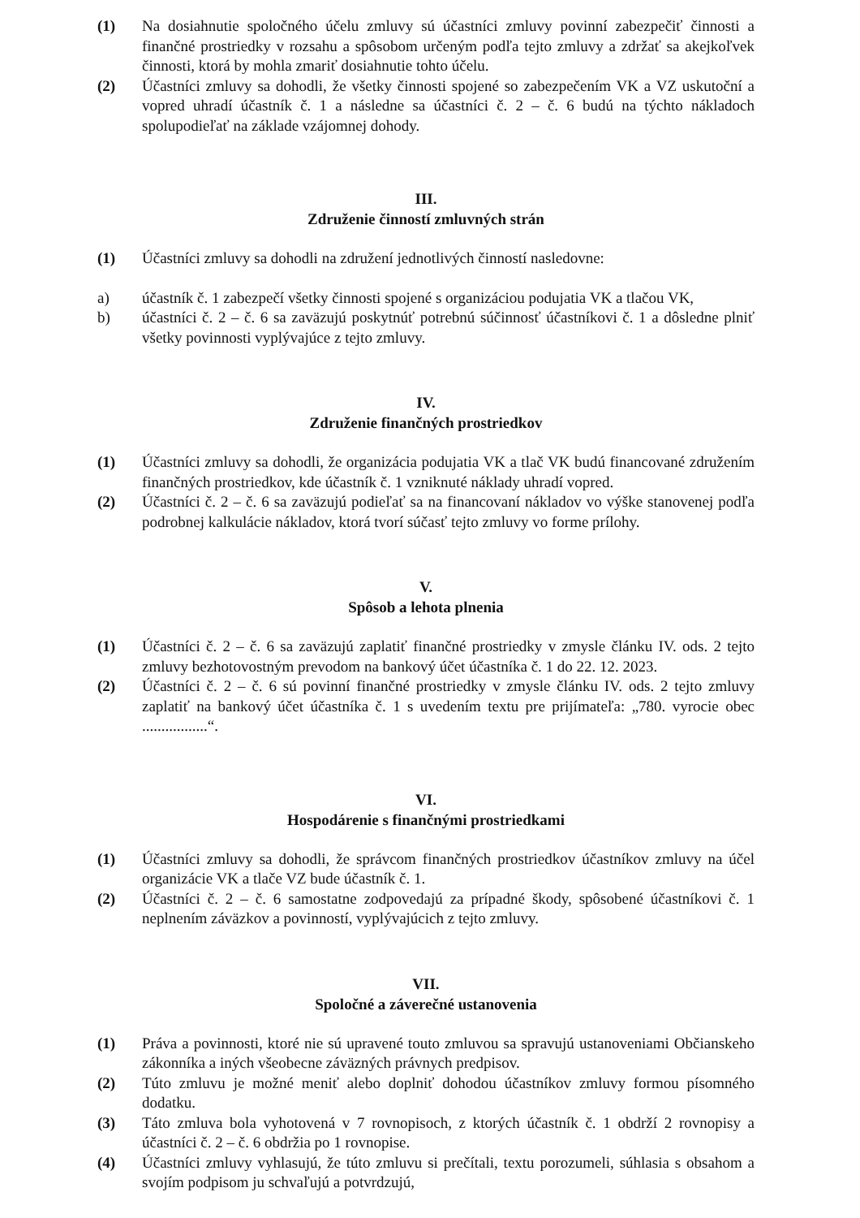(1) Na dosiahnutie spoločného účelu zmluvy sú účastníci zmluvy povinní zabezpečiť činnosti a finančné prostriedky v rozsahu a spôsobom určeným podľa tejto zmluvy a zdržať sa akejkoľvek činnosti, ktorá by mohla zmariť dosiahnutie tohto účelu.
(2) Účastníci zmluvy sa dohodli, že všetky činnosti spojené so zabezpečením VK a VZ uskutoční a vopred uhradí účastník č. 1 a následne sa účastníci č. 2 – č. 6 budú na týchto nákladoch spolupodieľať na základe vzájomnej dohody.
III.
Združenie činností zmluvných strán
(1) Účastníci zmluvy sa dohodli na združení jednotlivých činností nasledovne:
a) účastník č. 1 zabezpečí všetky činnosti spojené s organizáciou podujatia VK a tlačou VK,
b) účastníci č. 2 – č. 6 sa zaväzujú poskytnúť potrebnú súčinnosť účastníkovi č. 1 a dôsledne plniť všetky povinnosti vyplývajúce z tejto zmluvy.
IV.
Združenie finančných prostriedkov
(1) Účastníci zmluvy sa dohodli, že organizácia podujatia VK a tlač VK budú financované združením finančných prostriedkov, kde účastník č. 1 vzniknuté náklady uhradí vopred.
(2) Účastníci č. 2 – č. 6 sa zaväzujú podieľať sa na financovaní nákladov vo výške stanovenej podľa podrobnej kalkulácie nákladov, ktorá tvorí súčasť tejto zmluvy vo forme prílohy.
V.
Spôsob a lehota plnenia
(1) Účastníci č. 2 – č. 6 sa zaväzujú zaplatiť finančné prostriedky v zmysle článku IV. ods. 2 tejto zmluvy bezhotovostným prevodom na bankový účet účastníka č. 1 do 22. 12. 2023.
(2) Účastníci č. 2 – č. 6 sú povinní finančné prostriedky v zmysle článku IV. ods. 2 tejto zmluvy zaplatiť na bankový účet účastníka č. 1 s uvedením textu pre prijímateľa: „780. vyrocie obec .................“.
VI.
Hospodárenie s finančnými prostriedkami
(1) Účastníci zmluvy sa dohodli, že správcom finančných prostriedkov účastníkov zmluvy na účel organizácie VK a tlače VZ bude účastník č. 1.
(2) Účastníci č. 2 – č. 6 samostatne zodpovedajú za prípadné škody, spôsobené účastníkovi č. 1 neplnením záväzkov a povinností, vyplývajúcich z tejto zmluvy.
VII.
Spoločné a záverečné ustanovenia
(1) Práva a povinnosti, ktoré nie sú upravené touto zmluvou sa spravujú ustanoveniami Občianskeho zákonníka a iných všeobecne záväzných právnych predpisov.
(2) Túto zmluvu je možné meniť alebo doplniť dohodou účastníkov zmluvy formou písomného dodatku.
(3) Táto zmluva bola vyhotovená v 7 rovnopisoch, z ktorých účastník č. 1 obdrží 2 rovnopisy a účastníci č. 2 – č. 6 obdržia po 1 rovnopise.
(4) Účastníci zmluvy vyhlasujú, že túto zmluvu si prečítali, textu porozumeli, súhlasia s obsahom a svojím podpisom ju schvaľujú a potvrdzujú,